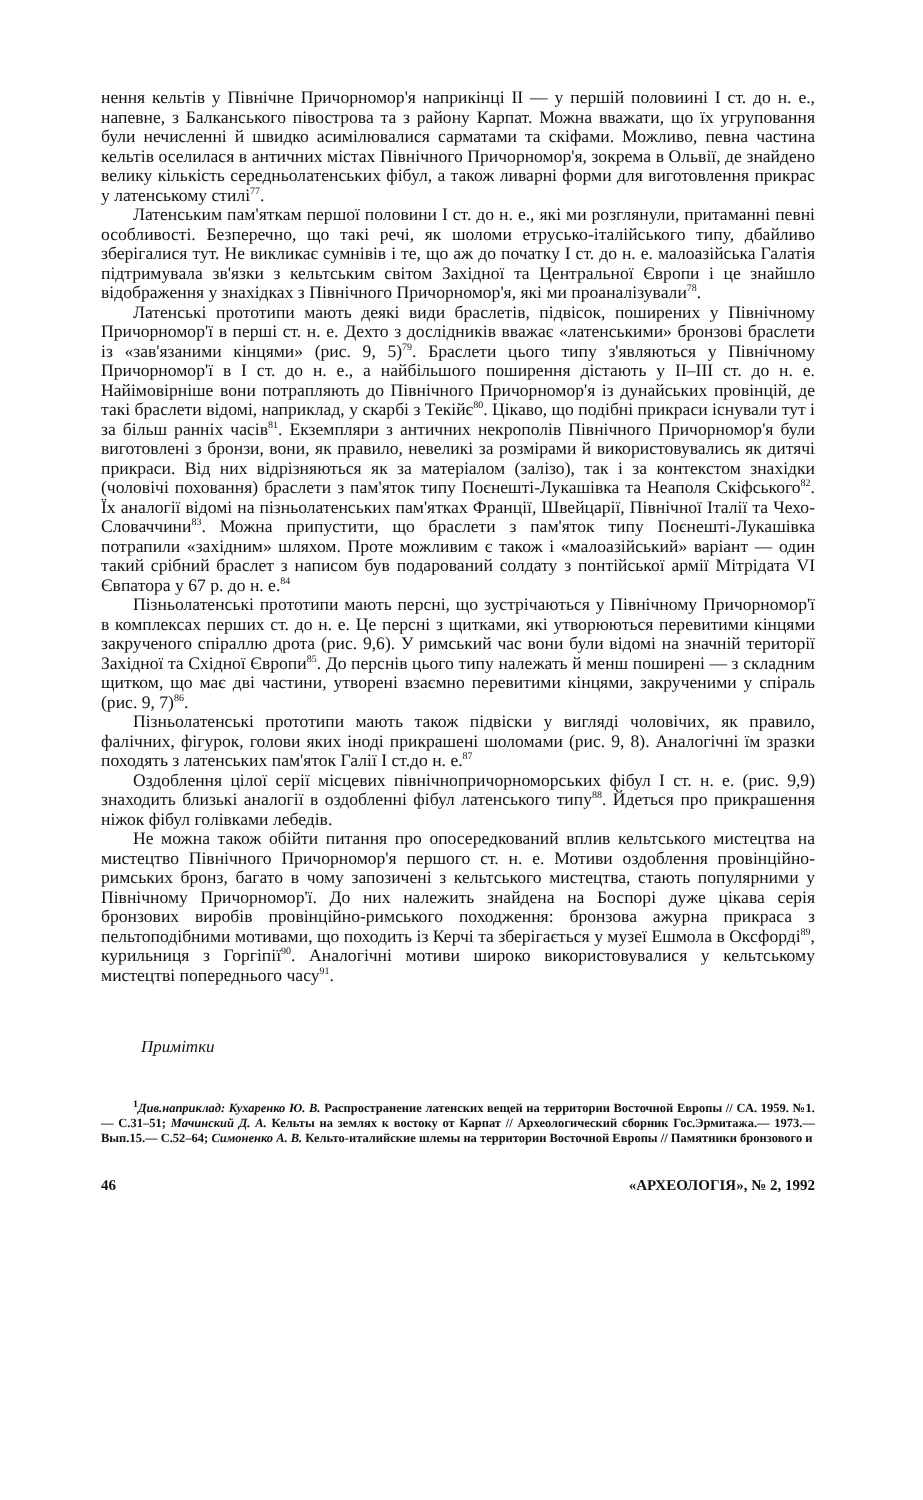нення кельтів у Північне Причорномор'я наприкінці II — у першій половиині I ст. до н. е., напевне, з Балканського півострова та з району Карпат. Можна вважати, що їх угруповання були нечисленні й швидко асимілювалися сарматами та скіфами. Можливо, певна частина кельтів оселилася в античних містах Північного Причорномор'я, зокрема в Ольвії, де знайдено велику кількість середньолатенських фібул, а також ливарні форми для виготовлення прикрас у латенському стилі<sup>77</sup>.
Латенським пам'яткам першої половини I ст. до н. е., які ми розглянули, притаманні певні особливості. Безперечно, що такі речі, як шоломи етрусько-італійського типу, дбайливо зберігалися тут. Не викликає сумнівів і те, що аж до початку I ст. до н. е. малоазійська Галатія підтримувала зв'язки з кельтським світом Західної та Центральної Європи і це знайшло відображення у знахідках з Північного Причорномор'я, які ми проаналізували<sup>78</sup>.
Латенські прототипи мають деякі види браслетів, підвісок, поширених у Північному Причорномор'ї в перші ст. н. е. Дехто з дослідників вважає «латенськими» бронзові браслети із «зав'язаними кінцями» (рис. 9, 5)<sup>79</sup>. Браслети цього типу з'являються у Північному Причорномор'ї в I ст. до н. е., а найбільшого поширення дістають у II–III ст. до н. е. Найімовірніше вони потрапляють до Північного Причорномор'я із дунайських провінцій, де такі браслети відомі, наприклад, у скарбі з Текійє<sup>80</sup>. Цікаво, що подібні прикраси існували тут і за більш ранніх часів<sup>81</sup>. Екземпляри з античних некрополів Північного Причорномор'я були виготовлені з бронзи, вони, як правило, невеликі за розмірами й використовувались як дитячі прикраси. Від них відрізняються як за матеріалом (залізо), так і за контекстом знахідки (чоловічі поховання) браслети з пам'яток типу Поєнешті-Лукашівка та Неаполя Скіфського<sup>82</sup>. Їх аналогії відомі на пізньолатенських пам'ятках Франції, Швейцарії, Північної Італії та Чехо-Словаччини<sup>83</sup>. Можна припустити, що браслети з пам'яток типу Поєнешті-Лукашівка потрапили «західним» шляхом. Проте можливим є також і «малоазійський» варіант — один такий срібний браслет з написом був подарований солдату з понтійської армії Мітрідата VI Євпатора у 67 р. до н. е.<sup>84</sup>
Пізньолатенські прототипи мають персні, що зустрічаються у Північному Причорномор'ї в комплексах перших ст. до н. е. Це персні з щитками, які утворюються перевитими кінцями закрученого спіраллю дрота (рис. 9,6). У римський час вони були відомі на значній території Західної та Східної Європи<sup>85</sup>. До перснів цього типу належать й менш поширені — з складним щитком, що має дві частини, утворені взаємно перевитими кінцями, закрученими у спіраль (рис. 9, 7)<sup>86</sup>.
Пізньолатенські прототипи мають також підвіски у вигляді чоловічих, як правило, фалічних, фігурок, голови яких іноді прикрашені шоломами (рис. 9, 8). Аналогічні їм зразки походять з латенських пам'яток Галії I ст.до н. е.<sup>87</sup>
Оздоблення цілої серії місцевих північнопричорноморських фібул I ст. н. е. (рис. 9,9) знаходить близькі аналогії в оздобленні фібул латенського типу<sup>88</sup>. Йдеться про прикрашення ніжок фібул голівками лебедів.
Не можна також обійти питання про опосередкований вплив кельтського мистецтва на мистецтво Північного Причорномор'я першого ст. н. е. Мотиви оздоблення провінційно-римських бронз, багато в чому запозичені з кельтського мистецтва, стають популярними у Північному Причорномор'ї. До них належить знайдена на Боспорі дуже цікава серія бронзових виробів провінційно-римського походження: бронзова ажурна прикраса з пельтоподібними мотивами, що походить із Керчі та зберігається у музеї Ешмола в Оксфорді<sup>89</sup>, курильниця з Горгіпії<sup>90</sup>. Аналогічні мотиви широко використовувалися у кельтському мистецтві попереднього часу<sup>91</sup>.
Примітки
<sup>1</sup> Див.наприклад: Кухаренко Ю. В. Распространение латенских вещей на территории Восточной Европы // СА. 1959. №1.— С.31–51; Мачинский Д. А. Кельты на землях к востоку от Карпат // Археологический сборник Гос.Эрмитажа.— 1973.— Вып.15.— С.52–64; Симоненко А. В. Кельто-италийские шлемы на территории Восточной Европы // Памятники бронзового и
46 «АРХЕОЛОГІЯ», № 2, 1992